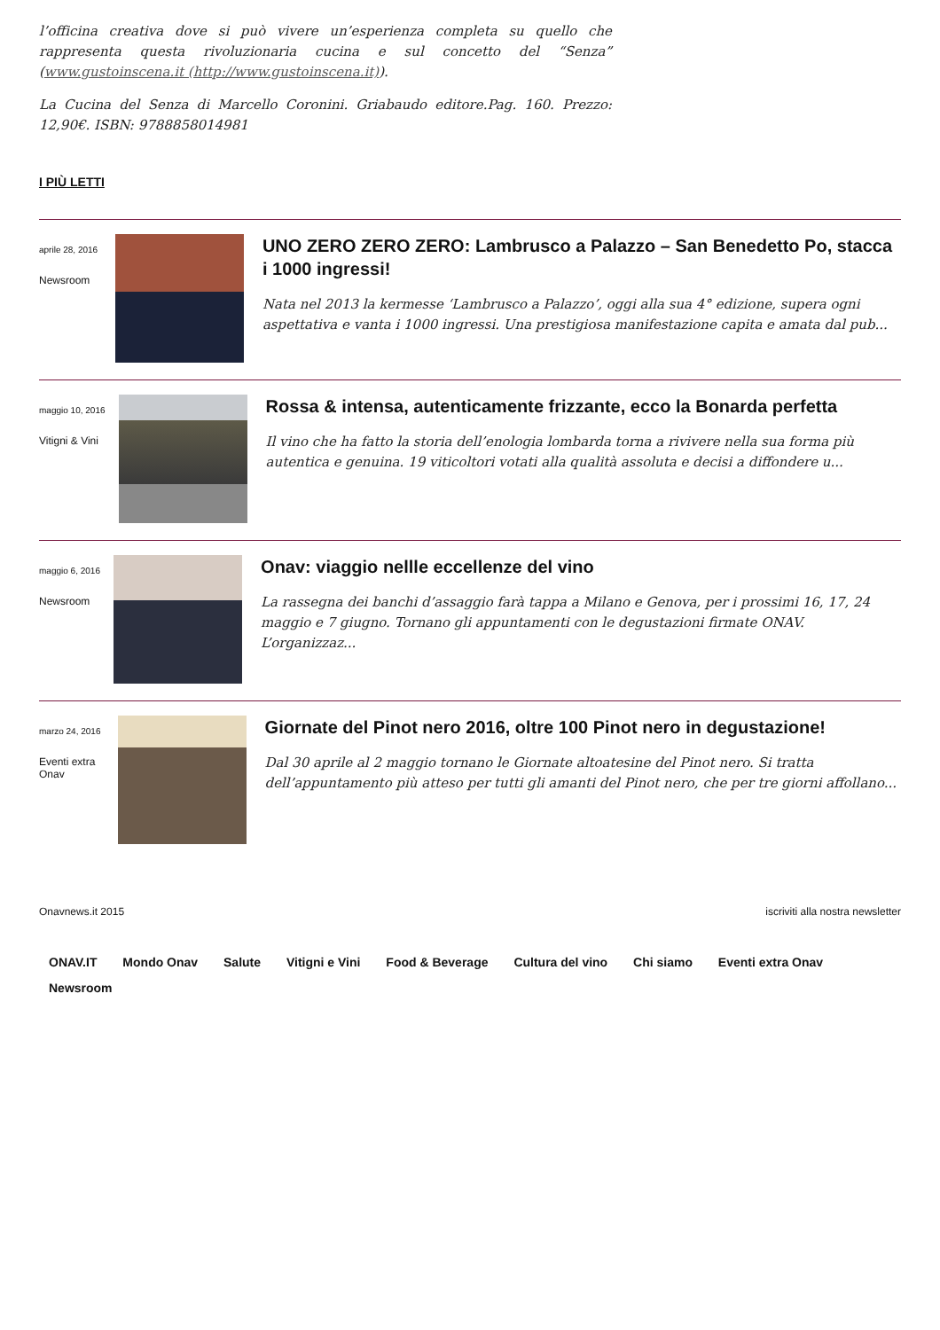l’officina creativa dove si può vivere un’esperienza completa su quello che rappresenta questa rivoluzionaria cucina e sul concetto del “Senza” (www.gustoinscena.it (http://www.gustoinscena.it)).
La Cucina del Senza di Marcello Coronini. Griabaudo editore.Pag. 160. Prezzo: 12,90€. ISBN: 9788858014981
I PIÙ LETTI
aprile 28, 2016
Newsroom
UNO ZERO ZERO ZERO: Lambrusco a Palazzo – San Benedetto Po, stacca i 1000 ingressi!
Nata nel 2013 la kermesse ‘Lambrusco a Palazzo’, oggi alla sua 4° edizione, supera ogni aspettativa e vanta i 1000 ingressi. Una prestigiosa manifestazione capita e amata dal pub...
maggio 10, 2016
Vitigni & Vini
Rossa & intensa, autenticamente frizzante, ecco la Bonarda perfetta
Il vino che ha fatto la storia dell’enologia lombarda torna a rivivere nella sua forma più autentica e genuina. 19 viticoltori votati alla qualità assoluta e decisi a diffondere u...
maggio 6, 2016
Newsroom
Onav: viaggio nellle eccellenze del vino
La rassegna dei banchi d’assaggio farà tappa a Milano e Genova, per i prossimi 16, 17, 24 maggio e 7 giugno. Tornano gli appuntamenti con le degustazioni firmate ONAV. L’organizzaz...
marzo 24, 2016
Eventi extra Onav
Giornate del Pinot nero 2016, oltre 100 Pinot nero in degustazione!
Dal 30 aprile al 2 maggio tornano le Giornate altoatesine del Pinot nero. Si tratta dell’appuntamento più atteso per tutti gli amanti del Pinot nero, che per tre giorni affollano...
Onavnews.it 2015 iscriviti alla nostra newsletter
ONAV.IT Mondo Onav Salute Vitigni e Vini Food & Beverage Cultura del vino Chi siamo Eventi extra Onav
Newsroom